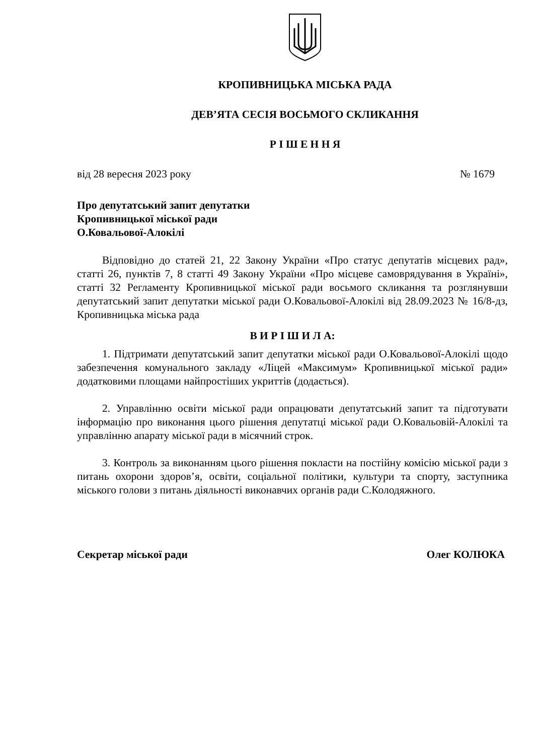КРОПИВНИЦЬКА МІСЬКА РАДА
ДЕВ’ЯТА СЕСІЯ ВОСЬМОГО СКЛИКАННЯ
Р І Ш Е Н Н Я
від 28 вересня 2023 року № 1679
Про депутатський запит депутатки
Кропивницької міської ради
О.Ковальової-Алокілі
Відповідно до статей 21, 22 Закону України «Про статус депутатів місцевих рад», статті 26, пунктів 7, 8 статті 49 Закону України «Про місцеве самоврядування в Україні», статті 32 Регламенту Кропивницької міської ради восьмого скликання та розглянувши депутатський запит депутатки міської ради О.Ковальової-Алокілі від 28.09.2023 № 16/8-дз, Кропивницька міська рада
В И Р І Ш И Л А:
1. Підтримати депутатський запит депутатки міської ради О.Ковальової-Алокілі щодо забезпечення комунального закладу «Ліцей «Максимум» Кропивницької міської ради» додатковими площами найпростіших укриттів (додається).
2. Управлінню освіти міської ради опрацювати депутатський запит та підготувати інформацію про виконання цього рішення депутатці міської ради О.Ковальовій-Алокілі та управлінню апарату міської ради в місячний строк.
3. Контроль за виконанням цього рішення покласти на постійну комісію міської ради з питань охорони здоров’я, освіти, соціальної політики, культури та спорту, заступника міського голови з питань діяльності виконавчих органів ради С.Колодяжного.
Секретар міської ради Олег КОЛЮКА